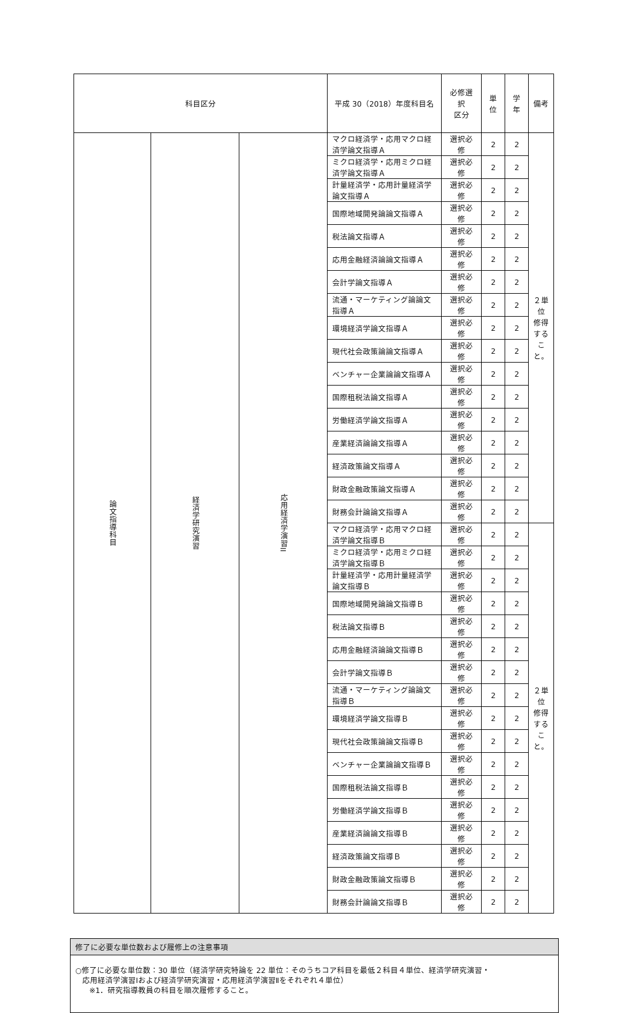| 科目区分 | | | 平成 30（2018）年度科目名 | 必修選択 区分 | 単位 | 学年 | 備考 |
| --- | --- | --- | --- | --- | --- | --- | --- |
| 論文指導科目 | 経済学研究演習 | 応用経済学演習II | マクロ経済学・応用マクロ経済学論文指導Ａ | 選択必修 | 2 | 2 | ２単位 修得すること。 |
| | | | ミクロ経済学・応用ミクロ経済学論文指導Ａ | 選択必修 | 2 | 2 | |
| | | | 計量経済学・応用計量経済学論文指導Ａ | 選択必修 | 2 | 2 | |
| | | | 国際地域開発論論文指導Ａ | 選択必修 | 2 | 2 | |
| | | | 税法論文指導Ａ | 選択必修 | 2 | 2 | |
| | | | 応用金融経済論論文指導Ａ | 選択必修 | 2 | 2 | |
| | | | 会計学論文指導Ａ | 選択必修 | 2 | 2 | |
| | | | 流通・マーケティング論論文指導Ａ | 選択必修 | 2 | 2 | |
| | | | 環境経済学論文指導Ａ | 選択必修 | 2 | 2 | |
| | | | 現代社会政策論論文指導Ａ | 選択必修 | 2 | 2 | |
| | | | ベンチャー企業論論文指導Ａ | 選択必修 | 2 | 2 | |
| | | | 国際租税法論文指導Ａ | 選択必修 | 2 | 2 | |
| | | | 労働経済学論文指導Ａ | 選択必修 | 2 | 2 | |
| | | | 産業経済論論文指導Ａ | 選択必修 | 2 | 2 | |
| | | | 経済政策論文指導Ａ | 選択必修 | 2 | 2 | |
| | | | 財政金融政策論文指導Ａ | 選択必修 | 2 | 2 | |
| | | | 財務会計論論文指導Ａ | 選択必修 | 2 | 2 | |
| | | | マクロ経済学・応用マクロ経済学論文指導Ｂ | 選択必修 | 2 | 2 | ２単位 修得すること。 |
| | | | ミクロ経済学・応用ミクロ経済学論文指導Ｂ | 選択必修 | 2 | 2 | |
| | | | 計量経済学・応用計量経済学論文指導Ｂ | 選択必修 | 2 | 2 | |
| | | | 国際地域開発論論文指導Ｂ | 選択必修 | 2 | 2 | |
| | | | 税法論文指導Ｂ | 選択必修 | 2 | 2 | |
| | | | 応用金融経済論論文指導Ｂ | 選択必修 | 2 | 2 | |
| | | | 会計学論文指導Ｂ | 選択必修 | 2 | 2 | |
| | | | 流通・マーケティング論論文指導Ｂ | 選択必修 | 2 | 2 | |
| | | | 環境経済学論文指導Ｂ | 選択必修 | 2 | 2 | |
| | | | 現代社会政策論論文指導Ｂ | 選択必修 | 2 | 2 | |
| | | | ベンチャー企業論論文指導Ｂ | 選択必修 | 2 | 2 | |
| | | | 国際租税法論文指導Ｂ | 選択必修 | 2 | 2 | |
| | | | 労働経済学論文指導Ｂ | 選択必修 | 2 | 2 | |
| | | | 産業経済論論文指導Ｂ | 選択必修 | 2 | 2 | |
| | | | 経済政策論文指導Ｂ | 選択必修 | 2 | 2 | |
| | | | 財政金融政策論文指導Ｂ | 選択必修 | 2 | 2 | |
| | | | 財務会計論論文指導Ｂ | 選択必修 | 2 | 2 | |
修了に必要な単位数および履修上の注意事項
○修了に必要な単位数：30 単位（経済学研究特論を 22 単位：そのうちコア科目を最低２科目４単位、経済学研究演習・
応用経済学演習Ⅰおよび経済学研究演習・応用経済学演習Ⅱをそれぞれ４単位）
※1．研究指導教員の科目を順次履修すること。